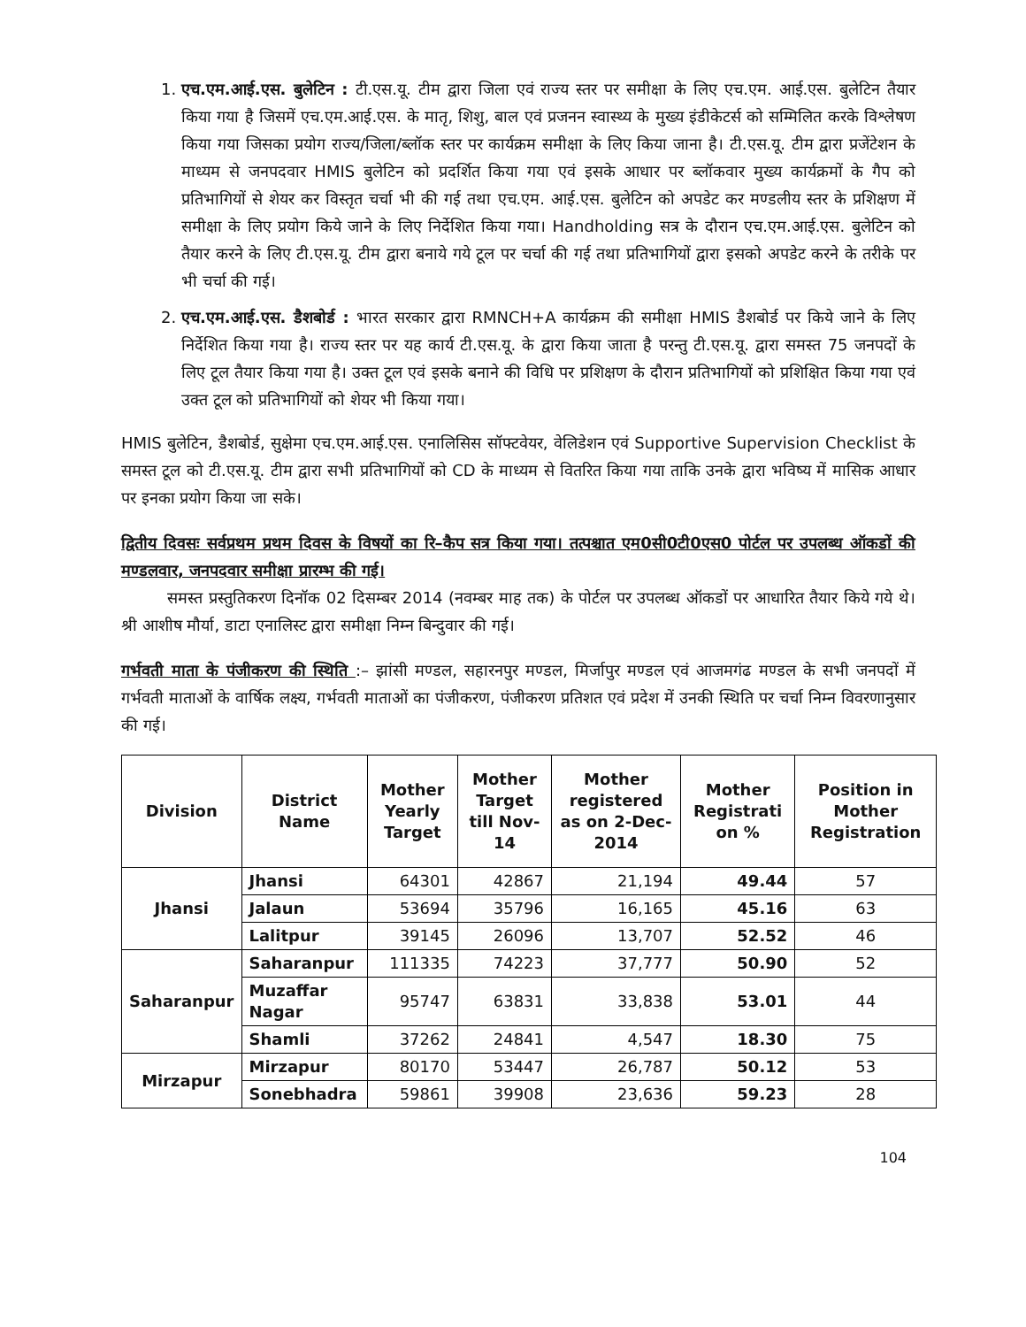1. एच.एम.आई.एस. बुलेटिन : टी.एस.यू. टीम द्वारा जिला एवं राज्य स्तर पर समीक्षा के लिए एच.एम. आई.एस. बुलेटिन तैयार किया गया है जिसमें एच.एम.आई.एस. के मातृ, शिशु, बाल एवं प्रजनन स्वास्थ्य के मुख्य इंडीकेटर्स को सम्मिलित करके विश्लेषण किया गया जिसका प्रयोग राज्य/जिला/ब्लॉक स्तर पर कार्यक्रम समीक्षा के लिए किया जाना है। टी.एस.यू. टीम द्वारा प्रजेंटेशन के माध्यम से जनपदवार HMIS बुलेटिन को प्रदर्शित किया गया एवं इसके आधार पर ब्लॉकवार मुख्य कार्यक्रमों के गैप को प्रतिभागियों से शेयर कर विस्तृत चर्चा भी की गई तथा एच.एम. आई.एस. बुलेटिन को अपडेट कर मण्डलीय स्तर के प्रशिक्षण में समीक्षा के लिए प्रयोग किये जाने के लिए निर्देशित किया गया। Handholding सत्र के दौरान एच.एम.आई.एस. बुलेटिन को तैयार करने के लिए टी.एस.यू. टीम द्वारा बनाये गये टूल पर चर्चा की गई तथा प्रतिभागियों द्वारा इसको अपडेट करने के तरीके पर भी चर्चा की गई।
2. एच.एम.आई.एस. डैशबोर्ड : भारत सरकार द्वारा RMNCH+A कार्यक्रम की समीक्षा HMIS डैशबोर्ड पर किये जाने के लिए निर्देशित किया गया है। राज्य स्तर पर यह कार्य टी.एस.यू. के द्वारा किया जाता है परन्तु टी.एस.यू. द्वारा समस्त 75 जनपदों के लिए टूल तैयार किया गया है। उक्त टूल एवं इसके बनाने की विधि पर प्रशिक्षण के दौरान प्रतिभागियों को प्रशिक्षित किया गया एवं उक्त टूल को प्रतिभागियों को शेयर भी किया गया।
HMIS बुलेटिन, डैशबोर्ड, सुक्षेमा एच.एम.आई.एस. एनालिसिस सॉफ्टवेयर, वेलिडेशन एवं Supportive Supervision Checklist के समस्त टूल को टी.एस.यू. टीम द्वारा सभी प्रतिभागियों को CD के माध्यम से वितरित किया गया ताकि उनके द्वारा भविष्य में मासिक आधार पर इनका प्रयोग किया जा सके।
द्वितीय दिवसः सर्वप्रथम प्रथम दिवस के विषयों का रि–कैप सत्र किया गया। तत्पश्चात एम0सी0टी0एस0 पोर्टल पर उपलब्ध ऑकडों की मण्डलवार, जनपदवार समीक्षा प्रारम्भ की गई।
समस्त प्रस्तुतिकरण दिनॉक 02 दिसम्बर 2014 (नवम्बर माह तक) के पोर्टल पर उपलब्ध ऑकडों पर आधारित तैयार किये गये थे। श्री आशीष मौर्या, डाटा एनालिस्ट द्वारा समीक्षा निम्न बिन्दुवार की गई।
गर्भवती माता के पंजीकरण की स्थिति :– झांसी मण्डल, सहारनपुर मण्डल, मिर्जापुर मण्डल एवं आजमगंढ मण्डल के सभी जनपदों में गर्भवती माताओं के वार्षिक लक्ष्य, गर्भवती माताओं का पंजीकरण, पंजीकरण प्रतिशत एवं प्रदेश में उनकी स्थिति पर चर्चा निम्न विवरणानुसार की गई।
| Division | District Name | Mother Yearly Target | Mother Target till Nov-14 | Mother registered as on 2-Dec-2014 | Mother Registrati on % | Position in Mother Registration |
| --- | --- | --- | --- | --- | --- | --- |
| Jhansi | Jhansi | 64301 | 42867 | 21,194 | 49.44 | 57 |
| | Jalaun | 53694 | 35796 | 16,165 | 45.16 | 63 |
| | Lalitpur | 39145 | 26096 | 13,707 | 52.52 | 46 |
| Saharanpur | Saharanpur | 111335 | 74223 | 37,777 | 50.90 | 52 |
| | Muzaffar Nagar | 95747 | 63831 | 33,838 | 53.01 | 44 |
| | Shamli | 37262 | 24841 | 4,547 | 18.30 | 75 |
| Mirzapur | Mirzapur | 80170 | 53447 | 26,787 | 50.12 | 53 |
| | Sonebhadra | 59861 | 39908 | 23,636 | 59.23 | 28 |
104